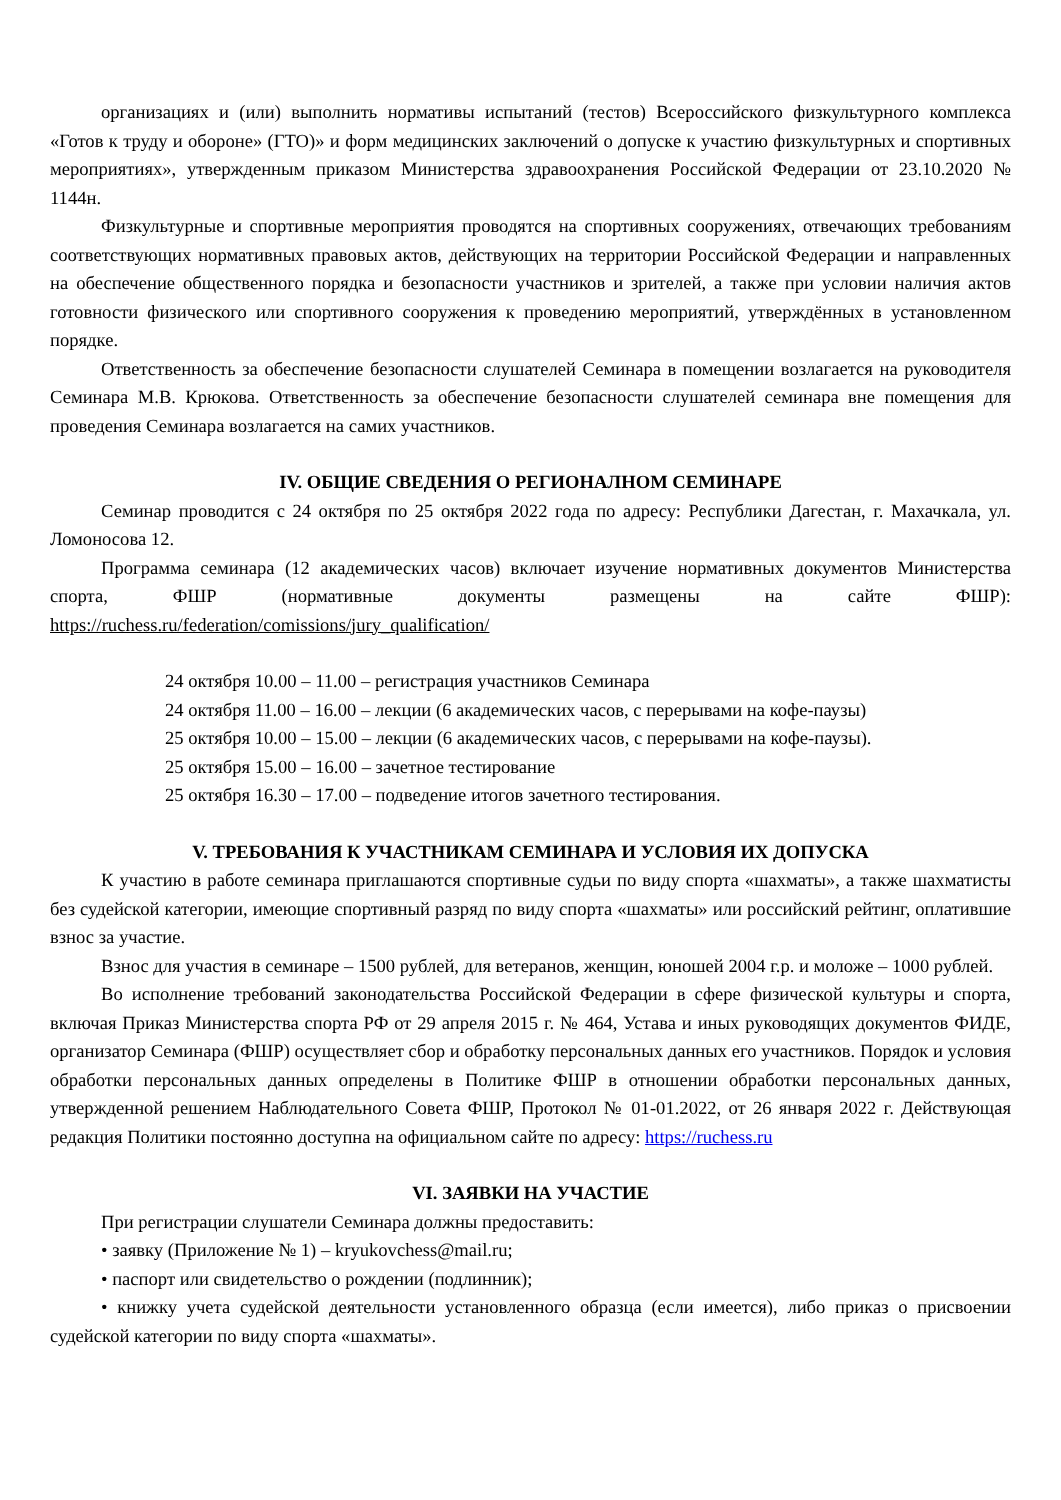организациях и (или) выполнить нормативы испытаний (тестов) Всероссийского физкультурного комплекса «Готов к труду и обороне» (ГТО)» и форм медицинских заключений о допуске к участию физкультурных и спортивных мероприятиях», утвержденным приказом Министерства здравоохранения Российской Федерации от 23.10.2020 № 1144н.
Физкультурные и спортивные мероприятия проводятся на спортивных сооружениях, отвечающих требованиям соответствующих нормативных правовых актов, действующих на территории Российской Федерации и направленных на обеспечение общественного порядка и безопасности участников и зрителей, а также при условии наличия актов готовности физического или спортивного сооружения к проведению мероприятий, утверждённых в установленном порядке.
Ответственность за обеспечение безопасности слушателей Семинара в помещении возлагается на руководителя Семинара М.В. Крюкова. Ответственность за обеспечение безопасности слушателей семинара вне помещения для проведения Семинара возлагается на самих участников.
IV. ОБЩИЕ СВЕДЕНИЯ О РЕГИОНАЛНОМ СЕМИНАРЕ
Семинар проводится с 24 октября по 25 октября 2022 года по адресу: Республики Дагестан, г. Махачкала, ул. Ломоносова 12.
Программа семинара (12 академических часов) включает изучение нормативных документов Министерства спорта, ФШР (нормативные документы размещены на сайте ФШР): https://ruchess.ru/federation/comissions/jury_qualification/
24 октября 10.00 – 11.00 – регистрация участников Семинара
24 октября 11.00 – 16.00 – лекции (6 академических часов, с перерывами на кофе-паузы)
25 октября 10.00 – 15.00 – лекции (6 академических часов, с перерывами на кофе-паузы).
25 октября 15.00 – 16.00 – зачетное тестирование
25 октября 16.30 – 17.00 – подведение итогов зачетного тестирования.
V. ТРЕБОВАНИЯ К УЧАСТНИКАМ СЕМИНАРА И УСЛОВИЯ ИХ ДОПУСКА
К участию в работе семинара приглашаются спортивные судьи по виду спорта «шахматы», а также шахматисты без судейской категории, имеющие спортивный разряд по виду спорта «шахматы» или российский рейтинг, оплатившие взнос за участие.
Взнос для участия в семинаре – 1500 рублей, для ветеранов, женщин, юношей 2004 г.р. и моложе – 1000 рублей.
Во исполнение требований законодательства Российской Федерации в сфере физической культуры и спорта, включая Приказ Министерства спорта РФ от 29 апреля 2015 г. № 464, Устава и иных руководящих документов ФИДЕ, организатор Семинара (ФШР) осуществляет сбор и обработку персональных данных его участников. Порядок и условия обработки персональных данных определены в Политике ФШР в отношении обработки персональных данных, утвержденной решением Наблюдательного Совета ФШР, Протокол № 01-01.2022, от 26 января 2022 г. Действующая редакция Политики постоянно доступна на официальном сайте по адресу: https://ruchess.ru
VI. ЗАЯВКИ НА УЧАСТИЕ
При регистрации слушатели Семинара должны предоставить:
• заявку (Приложение № 1) – kryukovchess@mail.ru;
• паспорт или свидетельство о рождении (подлинник);
• книжку учета судейской деятельности установленного образца (если имеется), либо приказ о присвоении судейской категории по виду спорта «шахматы».